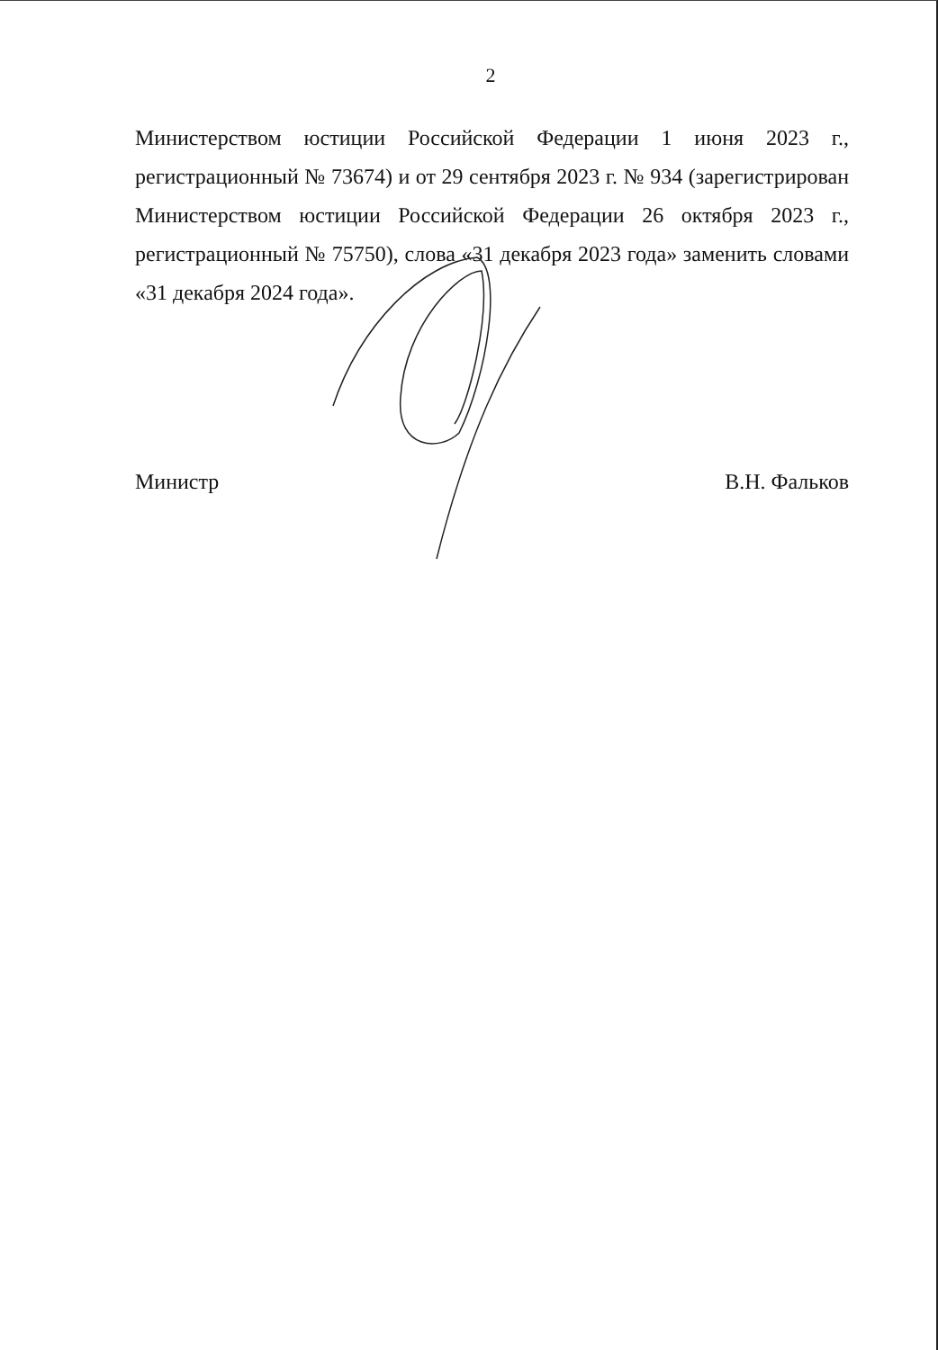2
Министерством юстиции Российской Федерации 1 июня 2023 г., регистрационный № 73674) и от 29 сентября 2023 г. № 934 (зарегистрирован Министерством юстиции Российской Федерации 26 октября 2023 г., регистрационный № 75750), слова «31 декабря 2023 года» заменить словами «31 декабря 2024 года».
Министр В.Н. Фальков